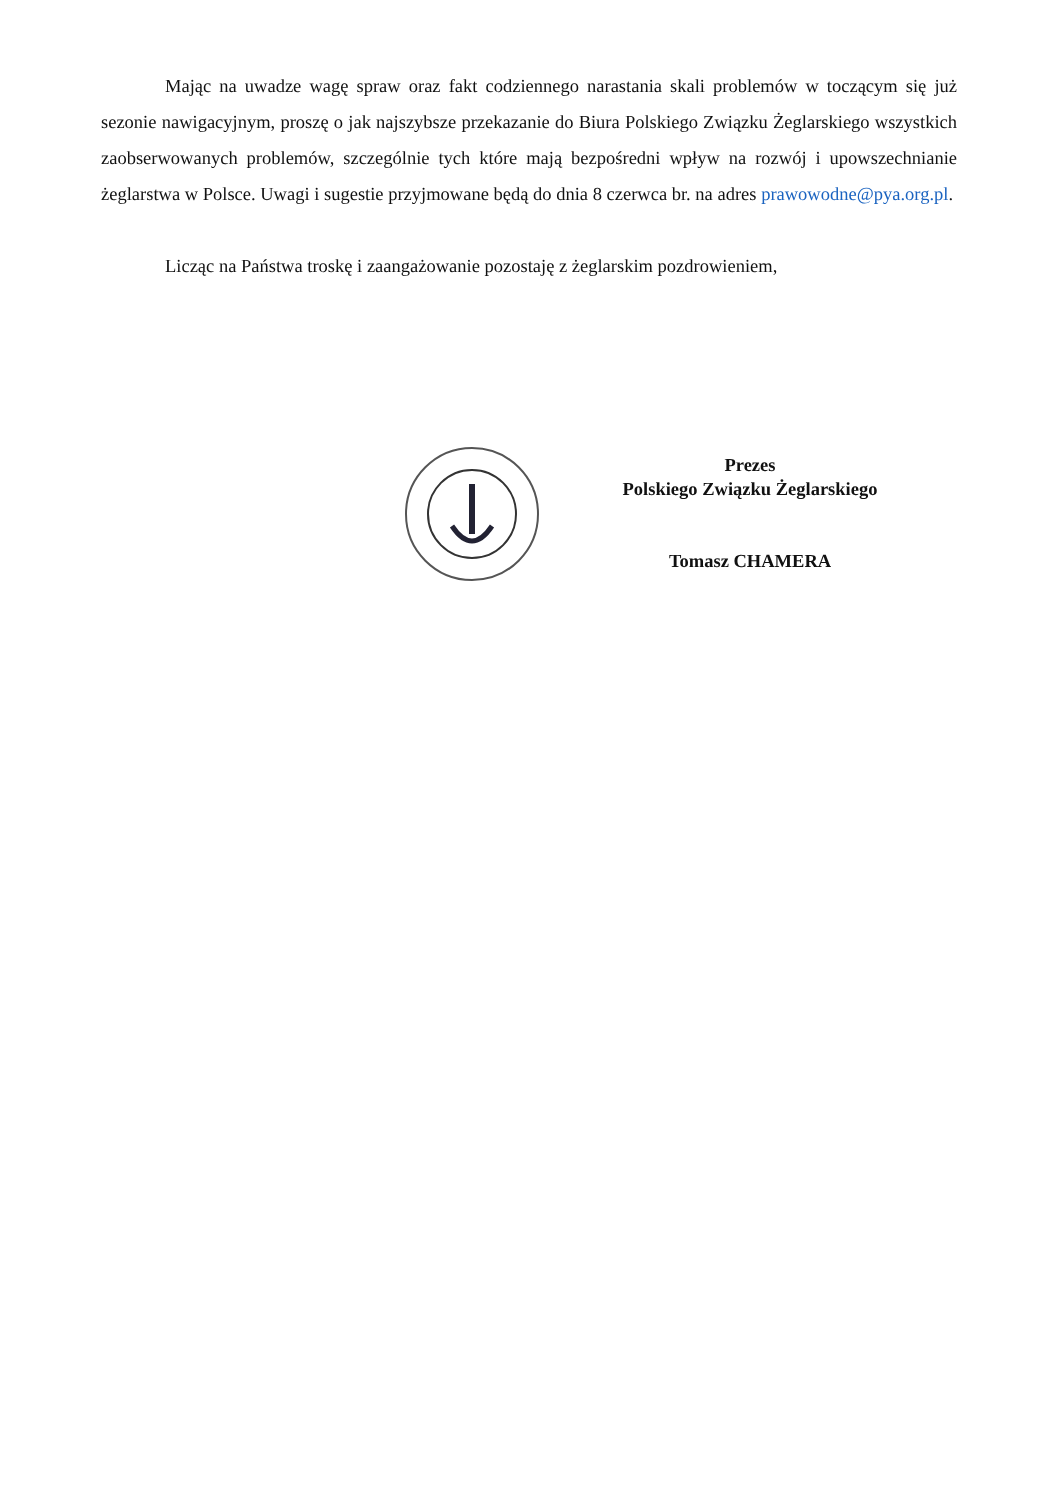Mając na uwadze wagę spraw oraz fakt codziennego narastania skali problemów w toczącym się już sezonie nawigacyjnym, proszę o jak najszybsze przekazanie do Biura Polskiego Związku Żeglarskiego wszystkich zaobserwowanych problemów, szczególnie tych które mają bezpośredni wpływ na rozwój i upowszechnianie żeglarstwa w Polsce. Uwagi i sugestie przyjmowane będą do dnia 8 czerwca br. na adres prawowodne@pya.org.pl.
Licząc na Państwa troskę i zaangażowanie pozostaję z żeglarskim pozdrowieniem,
Prezes
Polskiego Związku Żeglarskiego
Tomasz CHAMERA